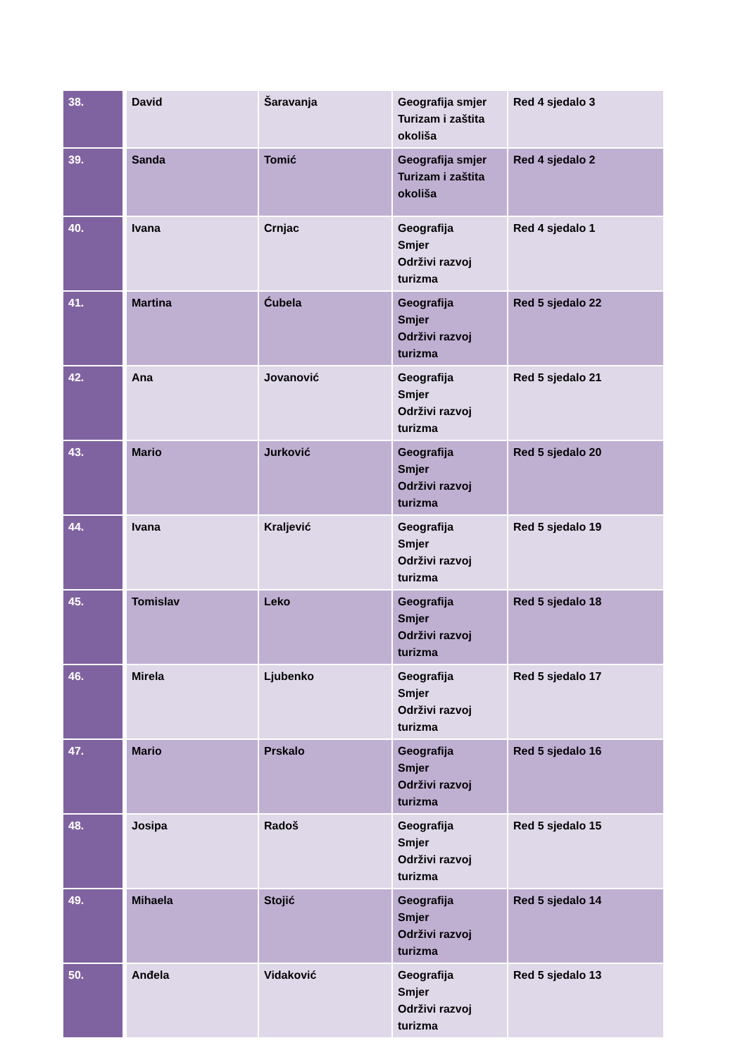| 38. | David | Šaravanja | Geografija smjer Turizam i zaštita okoliša | Red 4 sjedalo 3 |
| 39. | Sanda | Tomić | Geografija smjer Turizam i zaštita okoliša | Red 4 sjedalo 2 |
| 40. | Ivana | Crnjac | Geografija Smjer Održivi razvoj turizma | Red 4 sjedalo 1 |
| 41. | Martina | Ćubela | Geografija Smjer Održivi razvoj turizma | Red 5 sjedalo 22 |
| 42. | Ana | Jovanović | Geografija Smjer Održivi razvoj turizma | Red 5 sjedalo 21 |
| 43. | Mario | Jurković | Geografija Smjer Održivi razvoj turizma | Red 5 sjedalo 20 |
| 44. | Ivana | Kraljević | Geografija Smjer Održivi razvoj turizma | Red 5 sjedalo 19 |
| 45. | Tomislav | Leko | Geografija Smjer Održivi razvoj turizma | Red 5 sjedalo 18 |
| 46. | Mirela | Ljubenko | Geografija Smjer Održivi razvoj turizma | Red 5 sjedalo 17 |
| 47. | Mario | Prskalo | Geografija Smjer Održivi razvoj turizma | Red 5 sjedalo 16 |
| 48. | Josipa | Radoš | Geografija Smjer Održivi razvoj turizma | Red 5 sjedalo 15 |
| 49. | Mihaela | Stojić | Geografija Smjer Održivi razvoj turizma | Red 5 sjedalo 14 |
| 50. | Anđela | Vidaković | Geografija Smjer Održivi razvoj turizma | Red 5 sjedalo 13 |